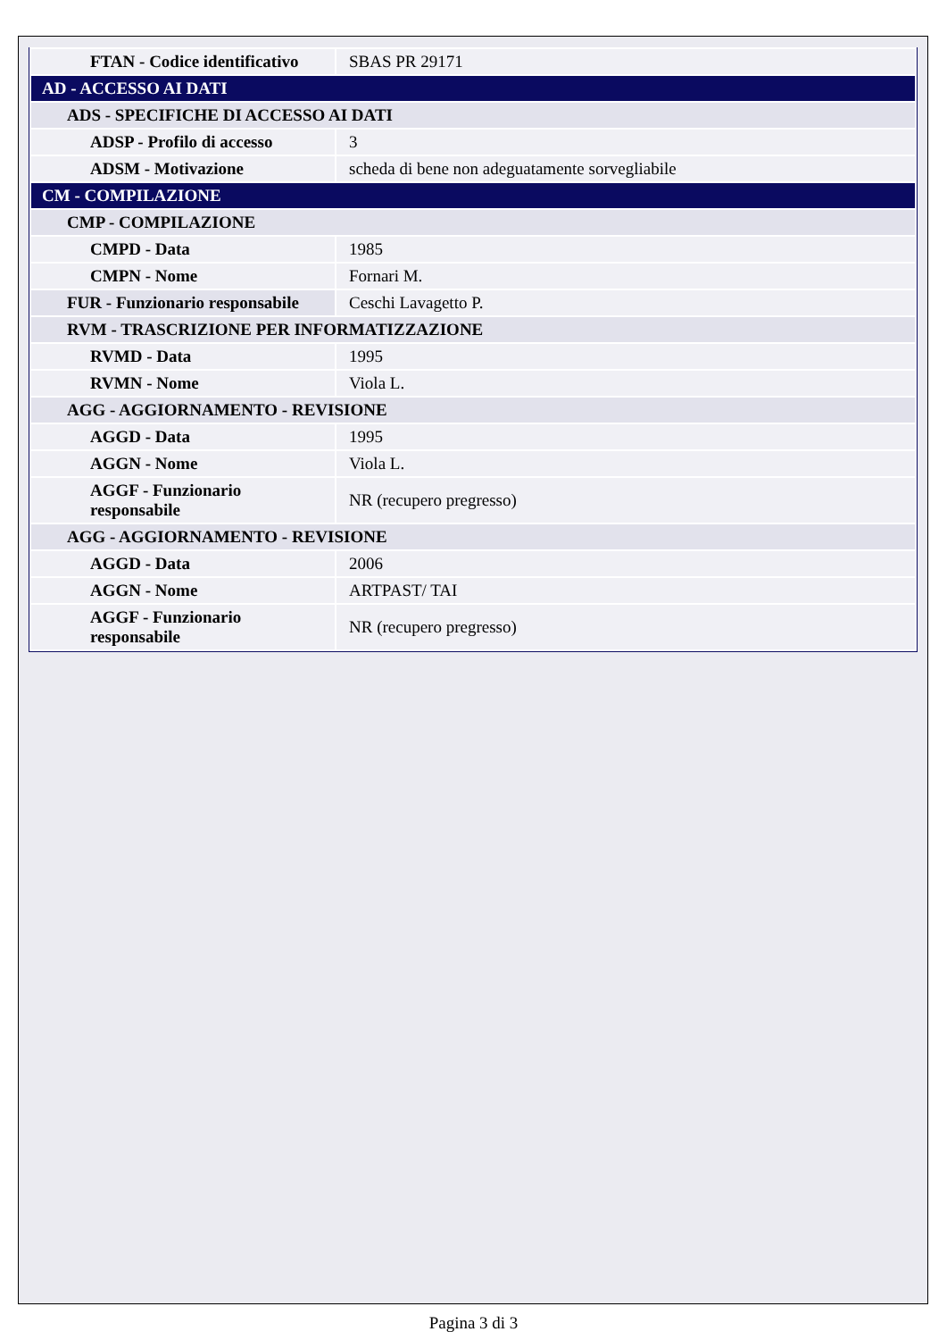| FTAN - Codice identificativo | SBAS PR 29171 |
| AD - ACCESSO AI DATI | |
| ADS - SPECIFICHE DI ACCESSO AI DATI | |
| ADSP - Profilo di accesso | 3 |
| ADSM - Motivazione | scheda di bene non adeguatamente sorvegliabile |
| CM - COMPILAZIONE | |
| CMP - COMPILAZIONE | |
| CMPD - Data | 1985 |
| CMPN - Nome | Fornari M. |
| FUR - Funzionario responsabile | Ceschi Lavagetto P. |
| RVM - TRASCRIZIONE PER INFORMATIZZAZIONE | |
| RVMD - Data | 1995 |
| RVMN - Nome | Viola L. |
| AGG - AGGIORNAMENTO - REVISIONE | |
| AGGD - Data | 1995 |
| AGGN - Nome | Viola L. |
| AGGF - Funzionario responsabile | NR (recupero pregresso) |
| AGG - AGGIORNAMENTO - REVISIONE | |
| AGGD - Data | 2006 |
| AGGN - Nome | ARTPAST/ TAI |
| AGGF - Funzionario responsabile | NR (recupero pregresso) |
Pagina 3 di 3